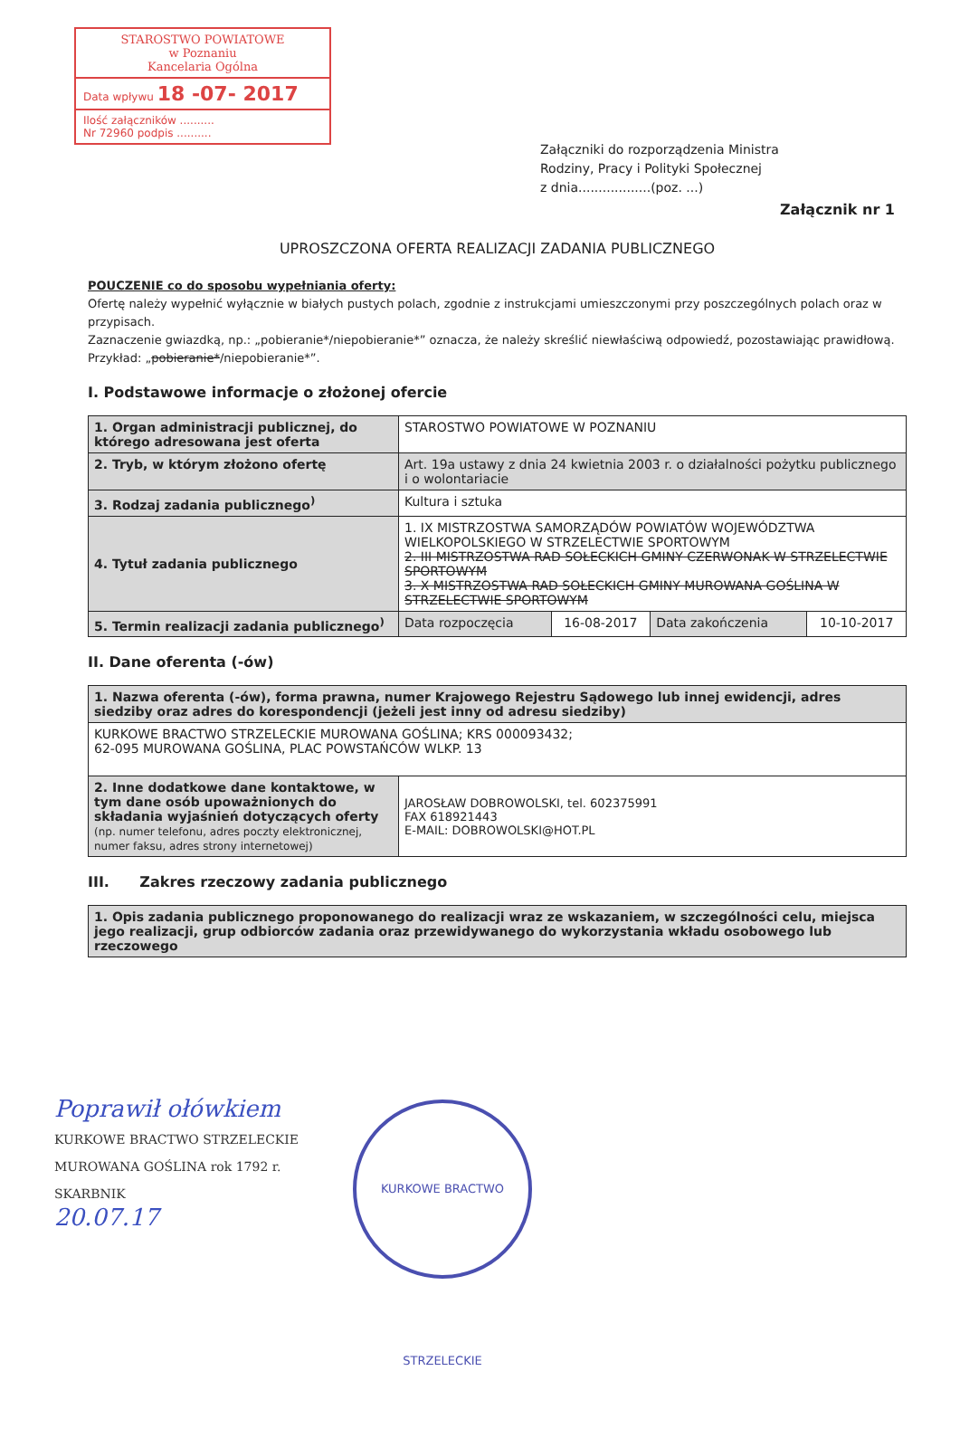STAROSTWO POWIATOWE
w Poznaniu
Kancelaria Ogólna
Data wpływu 18 -07- 2017
Ilość załączników ..........
Nr 72960 podpis ..........
Załączniki do rozporządzenia Ministra
Rodziny, Pracy i Polityki Społecznej
z dnia..................(poz. ...)
Załącznik nr 1
UPROSZCZONA OFERTA REALIZACJI ZADANIA PUBLICZNEGO
POUCZENIE co do sposobu wypełniania oferty:
Ofertę należy wypełnić wyłącznie w białych pustych polach, zgodnie z instrukcjami umieszczonymi przy poszczególnych polach oraz w przypisach.
Zaznaczenie gwiazdką, np.: „pobieranie*/niepobieranie*” oznacza, że należy skreślić niewłaściwą odpowiedź, pozostawiając prawidłową. Przykład: „pobieranie*/niepobieranie*”.
I. Podstawowe informacje o złożonej ofercie
| 1. Organ administracji publicznej, do którego adresowana jest oferta | STAROSTWO POWIATOWE W POZNANIU | | | |
| 2. Tryb, w którym złożono ofertę | Art. 19a ustawy z dnia 24 kwietnia 2003 r. o działalności pożytku publicznego i o wolontariacie | | | |
| 3. Rodzaj zadania publicznego<sup>)</sup> | Kultura i sztuka | | | |
| 4. Tytuł zadania publicznego | 1. IX MISTRZOSTWA SAMORZĄDÓW POWIATÓW WOJEWÓDZTWA WIELKOPOLSKIEGO W STRZELECTWIE SPORTOWYM 2. III MISTRZOSTWA RAD SOŁECKICH GMINY CZERWONAK W STRZELECTWIE SPORTOWYM 3. X MISTRZOSTWA RAD SOŁECKICH GMINY MUROWANA GOŚLINA W STRZELECTWIE SPORTOWYM | | | |
| 5. Termin realizacji zadania publicznego<sup>)</sup> | Data rozpoczęcia | 16-08-2017 | Data zakończenia | 10-10-2017 |
II. Dane oferenta (-ów)
| 1. Nazwa oferenta (-ów), forma prawna, numer Krajowego Rejestru Sądowego lub innej ewidencji, adres siedziby oraz adres do korespondencji (jeżeli jest inny od adresu siedziby) | |
| KURKOWE BRACTWO STRZELECKIE MUROWANA GOŚLINA; KRS 000093432; 62-095 MUROWANA GOŚLINA, PLAC POWSTAŃCÓW WLKP. 13 | |
| 2. Inne dodatkowe dane kontaktowe, w tym dane osób upoważnionych do składania wyjaśnień dotyczących oferty (np. numer telefonu, adres poczty elektronicznej, numer faksu, adres strony internetowej) | JAROSŁAW DOBROWOLSKI, tel. 602375991 FAX 618921443 E-MAIL: DOBROWOLSKI@HOT.PL |
III. Zakres rzeczowy zadania publicznego
| 1. Opis zadania publicznego proponowanego do realizacji wraz ze wskazaniem, w szczególności celu, miejsca jego realizacji, grup odbiorców zadania oraz przewidywanego do wykorzystania wkładu osobowego lub rzeczowego |
Poprawił ołówkiem
KURKOWE BRACTWO STRZELECKIE
MUROWANA GOŚLINA rok 1792 r.
SKARBNIK
20.07.17
KURKOWE BRACTWO STRZELECKIE